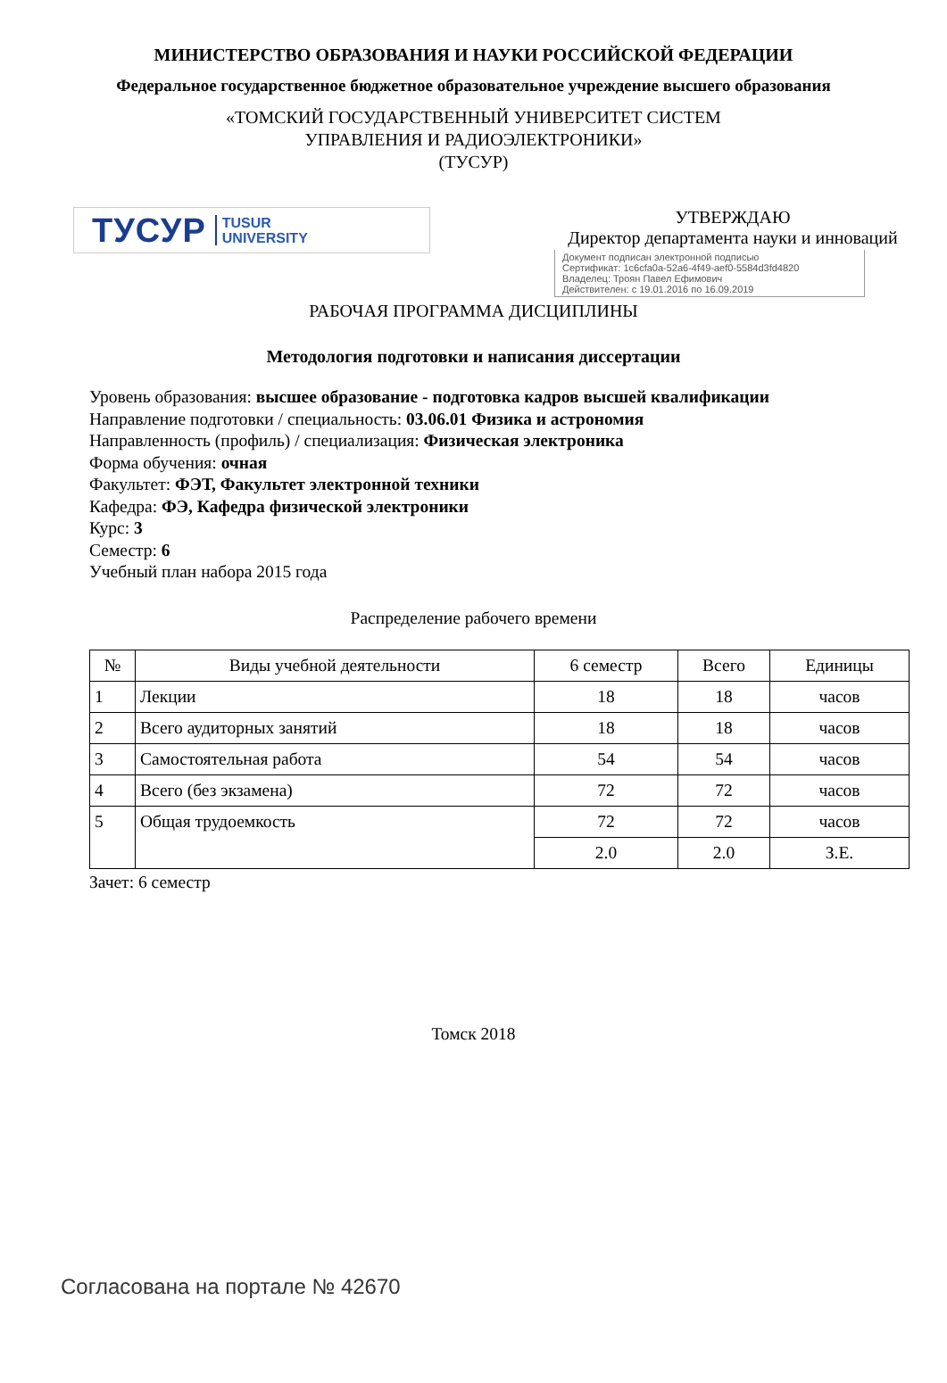МИНИСТЕРСТВО ОБРАЗОВАНИЯ И НАУКИ РОССИЙСКОЙ ФЕДЕРАЦИИ
Федеральное государственное бюджетное образовательное учреждение высшего образования
«ТОМСКИЙ ГОСУДАРСТВЕННЫЙ УНИВЕРСИТЕТ СИСТЕМ
УПРАВЛЕНИЯ И РАДИОЭЛЕКТРОНИКИ»
(ТУСУР)
ТУСУР TUSUR
UNIVERSITY
УТВЕРЖДАЮ
Директор департамента науки и инноваций
Документ подписан электронной подписью
Сертификат: 1c6cfa0a-52a6-4f49-aef0-5584d3fd4820
Владелец: Троян Павел Ефимович
Действителен: с 19.01.2016 по 16.09.2019
РАБОЧАЯ ПРОГРАММА ДИСЦИПЛИНЫ
Методология подготовки и написания диссертации
Уровень образования: высшее образование - подготовка кадров высшей квалификации
Направление подготовки / специальность: 03.06.01 Физика и астрономия
Направленность (профиль) / специализация: Физическая электроника
Форма обучения: очная
Факультет: ФЭТ, Факультет электронной техники
Кафедра: ФЭ, Кафедра физической электроники
Курс: 3
Семестр: 6
Учебный план набора 2015 года
Распределение рабочего времени
| № | Виды учебной деятельности | 6 семестр | Всего | Единицы |
| --- | --- | --- | --- | --- |
| 1 | Лекции | 18 | 18 | часов |
| 2 | Всего аудиторных занятий | 18 | 18 | часов |
| 3 | Самостоятельная работа | 54 | 54 | часов |
| 4 | Всего (без экзамена) | 72 | 72 | часов |
| 5 | Общая трудоемкость | 72 | 72 | часов |
| | | 2.0 | 2.0 | З.Е. |
Зачет: 6 семестр
Томск 2018
Согласована на портале № 42670